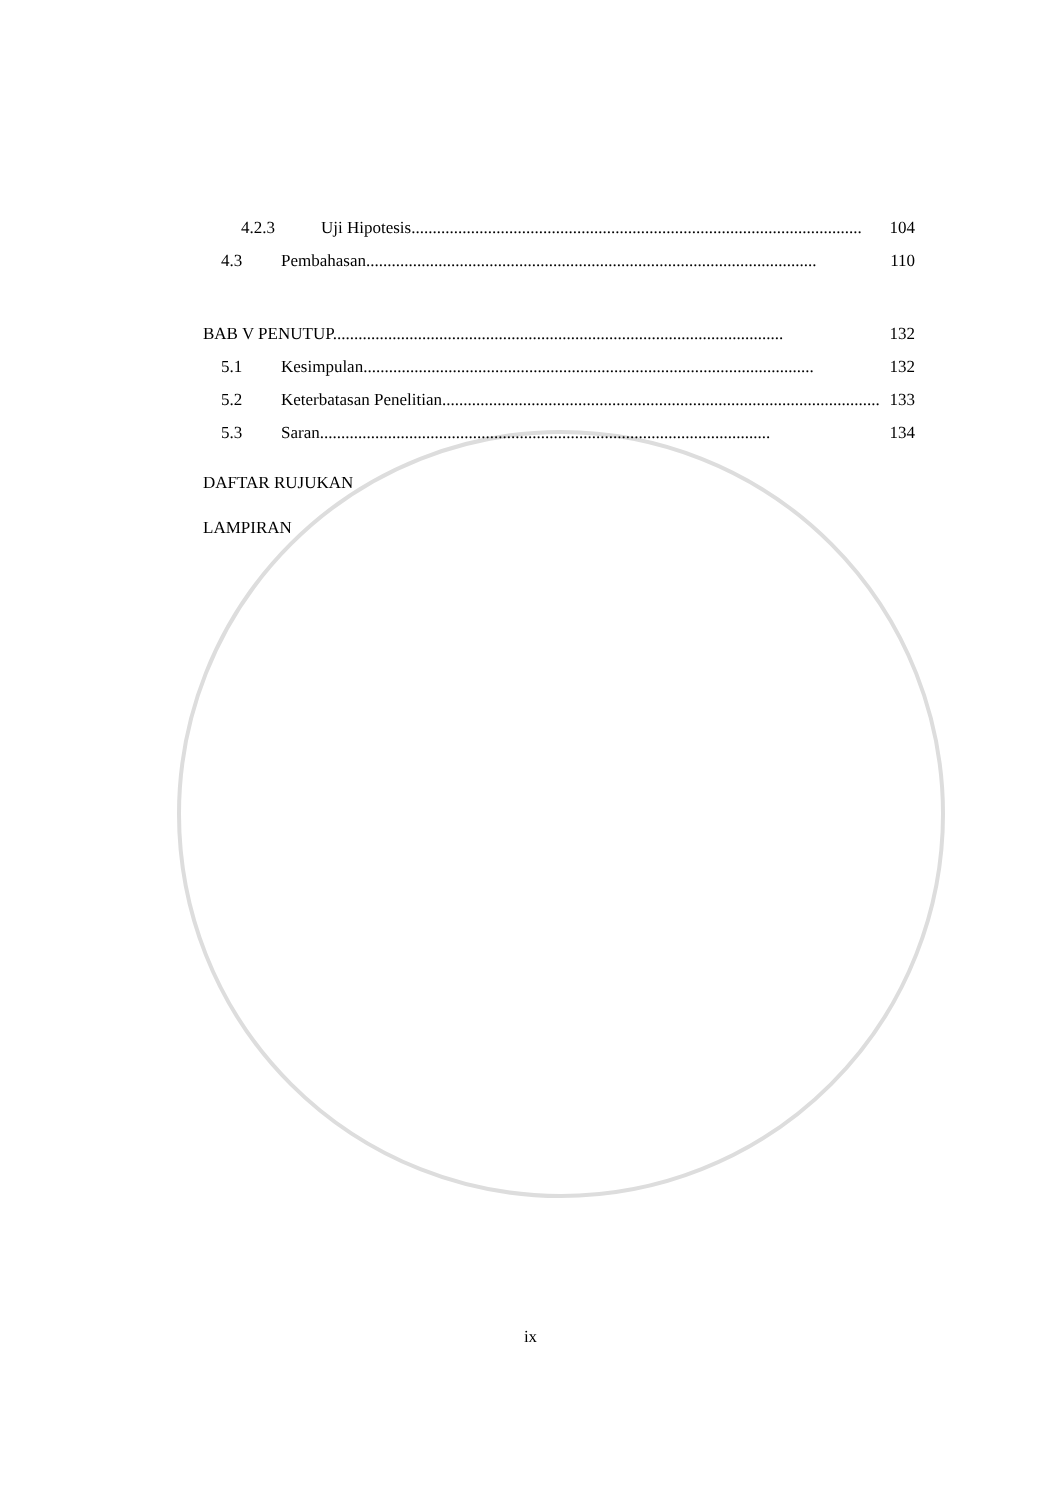4.2.3 Uji Hipotesis.......................................................................................................... 104
4.3 Pembahasan.......................................................................................................... 110
BAB V PENUTUP.......................................................................................................... 132
5.1 Kesimpulan.......................................................................................................... 132
5.2 Keterbatasan Penelitian.......................................................................................................... 133
5.3 Saran.......................................................................................................... 134
DAFTAR RUJUKAN
LAMPIRAN
ix